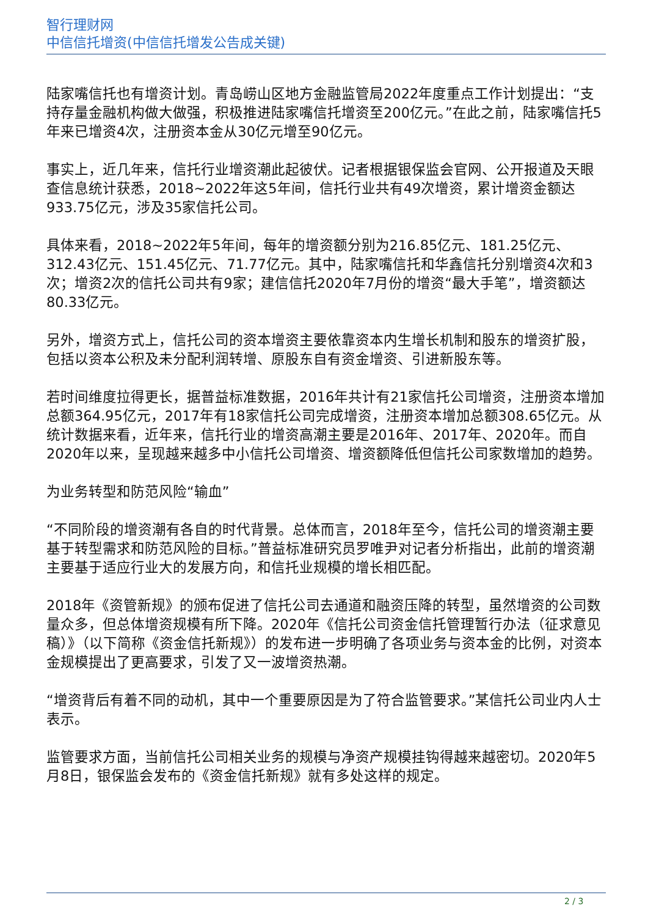智行理财网
中信信托增资(中信信托增发公告成关键)
陆家嘴信托也有增资计划。青岛崂山区地方金融监管局2022年度重点工作计划提出：“支持存量金融机构做大做强，积极推进陆家嘴信托增资至200亿元。”在此之前，陆家嘴信托5年来已增资4次，注册资本金从30亿元增至90亿元。
事实上，近几年来，信托行业增资潮此起彼伏。记者根据银保监会官网、公开报道及天眼查信息统计获悉，2018~2022年这5年间，信托行业共有49次增资，累计增资金额达933.75亿元，涉及35家信托公司。
具体来看，2018~2022年5年间，每年的增资额分别为216.85亿元、181.25亿元、312.43亿元、151.45亿元、71.77亿元。其中，陆家嘴信托和华鑫信托分别增资4次和3次；增资2次的信托公司共有9家；建信信托2020年7月份的增资“最大手笔”，增资额达80.33亿元。
另外，增资方式上，信托公司的资本增资主要依靠资本内生增长机制和股东的增资扩股，包括以资本公积及未分配利润转增、原股东自有资金增资、引进新股东等。
若时间维度拉得更长，据普益标准数据，2016年共计有21家信托公司增资，注册资本增加总额364.95亿元，2017年有18家信托公司完成增资，注册资本增加总额308.65亿元。从统计数据来看，近年来，信托行业的增资高潮主要是2016年、2017年、2020年。而自2020年以来，呈现越来越多中小信托公司增资、增资额降低但信托公司家数增加的趋势。
为业务转型和防范风险“输血”
“不同阶段的增资潮有各自的时代背景。总体而言，2018年至今，信托公司的增资潮主要基于转型需求和防范风险的目标。”普益标准研究员罗唯尹对记者分析指出，此前的增资潮主要基于适应行业大的发展方向，和信托业规模的增长相匹配。
2018年《资管新规》的颁布促进了信托公司去通道和融资压降的转型，虽然增资的公司数量众多，但总体增资规模有所下降。2020年《信托公司资金信托管理暂行办法（征求意见稿）》（以下简称《资金信托新规》）的发布进一步明确了各项业务与资本金的比例，对资本金规模提出了更高要求，引发了又一波增资热潮。
“增资背后有着不同的动机，其中一个重要原因是为了符合监管要求。”某信托公司业内人士表示。
监管要求方面，当前信托公司相关业务的规模与净资产规模挂钩得越来越密切。2020年5月8日，银保监会发布的《资金信托新规》就有多处这样的规定。
2 / 3